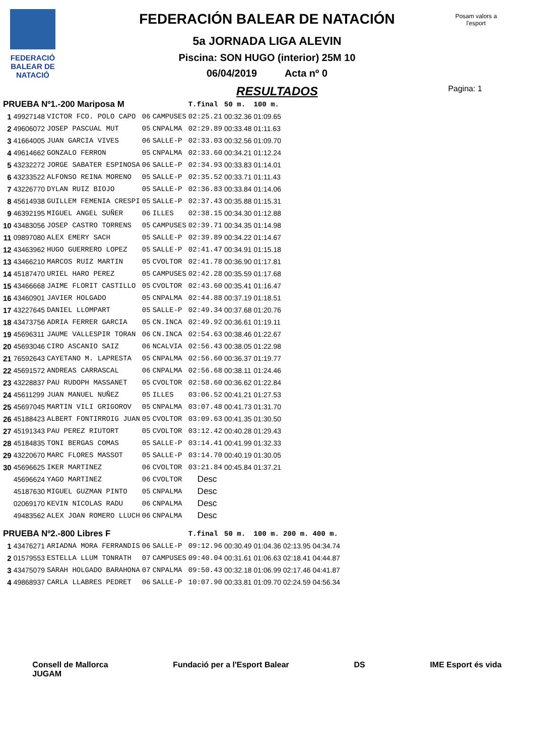FEDERACIÓ
BALEAR DE
NATACIÓ
Posam valors a l'esport
FEDERACIÓN BALEAR DE NATACIÓN
5a JORNADA LIGA ALEVIN
Piscina: SON HUGO (interior) 25M 10
06/04/2019 Acta nº 0
RESULTADOS Pagina: 1
| PRUEBA Nº1.-200 Mariposa M | | | | | T.final | 50 m. | 100 m. | | |
| --- | --- | --- | --- | --- | --- | --- | --- | --- | --- |
| 1 | 49927148 | VICTOR FCO. POLO CAPO | 06 | CAMPUSES | 02:25.21 | 00:32.36 | 01:09.65 | | |
| 2 | 49606072 | JOSEP PASCUAL MUT | 05 | CNPALMA | 02:29.89 | 00:33.48 | 01:11.63 | | |
| 3 | 41664005 | JUAN GARCIA VIVES | 06 | SALLE-P | 02:33.03 | 00:32.56 | 01:09.70 | | |
| 4 | 49614662 | GONZALO FERRON | 05 | CNPALMA | 02:33.60 | 00:34.21 | 01:12.24 | | |
| 5 | 43232272 | JORGE SABATER ESPINOSA | 06 | SALLE-P | 02:34.93 | 00:33.83 | 01:14.01 | | |
| 6 | 43233522 | ALFONSO REINA MORENO | 05 | SALLE-P | 02:35.52 | 00:33.71 | 01:11.43 | | |
| 7 | 43226770 | DYLAN RUIZ BIOJO | 05 | SALLE-P | 02:36.83 | 00:33.84 | 01:14.06 | | |
| 8 | 45614938 | GUILLEM FEMENIA CRESPI | 05 | SALLE-P | 02:37.43 | 00:35.88 | 01:15.31 | | |
| 9 | 46392195 | MIGUEL ANGEL SUÑER | 06 | ILLES | 02:38.15 | 00:34.30 | 01:12.88 | | |
| 10 | 43483056 | JOSEP CASTRO TORRENS | 05 | CAMPUSES | 02:39.71 | 00:34.35 | 01:14.98 | | |
| 11 | 09897080 | ALEX EMERY SACH | 05 | SALLE-P | 02:39.89 | 00:34.22 | 01:14.67 | | |
| 12 | 43463962 | HUGO GUERRERO LOPEZ | 05 | SALLE-P | 02:41.47 | 00:34.91 | 01:15.18 | | |
| 13 | 43466210 | MARCOS RUIZ MARTIN | 05 | CVOLTOR | 02:41.78 | 00:36.90 | 01:17.81 | | |
| 14 | 45187470 | URIEL HARO PEREZ | 05 | CAMPUSES | 02:42.28 | 00:35.59 | 01:17.68 | | |
| 15 | 43466668 | JAIME FLORIT CASTILLO | 05 | CVOLTOR | 02:43.60 | 00:35.41 | 01:16.47 | | |
| 16 | 43460901 | JAVIER HOLGADO | 05 | CNPALMA | 02:44.88 | 00:37.19 | 01:18.51 | | |
| 17 | 43227645 | DANIEL LLOMPART | 05 | SALLE-P | 02:49.34 | 00:37.68 | 01:20.76 | | |
| 18 | 43473756 | ADRIA FERRER GARCIA | 05 | CN.INCA | 02:49.92 | 00:36.61 | 01:19.11 | | |
| 19 | 45696311 | JAUME VALLESPIR TORAN | 06 | CN.INCA | 02:54.63 | 00:38.46 | 01:22.67 | | |
| 20 | 45693046 | CIRO ASCANIO SAIZ | 06 | NCALVIA | 02:56.43 | 00:38.05 | 01:22.98 | | |
| 21 | 76592643 | CAYETANO M. LAPRESTA | 05 | CNPALMA | 02:56.60 | 00:36.37 | 01:19.77 | | |
| 22 | 45691572 | ANDREAS CARRASCAL | 06 | CNPALMA | 02:56.68 | 00:38.11 | 01:24.46 | | |
| 23 | 43228837 | PAU RUDOPH MASSANET | 05 | CVOLTOR | 02:58.60 | 00:36.62 | 01:22.84 | | |
| 24 | 45611299 | JUAN MANUEL NUÑEZ | 05 | ILLES | 03:06.52 | 00:41.21 | 01:27.53 | | |
| 25 | 45697045 | MARTIN VILI GRIGOROV | 05 | CNPALMA | 03:07.48 | 00:41.73 | 01:31.70 | | |
| 26 | 45188423 | ALBERT FONTIRROIG JUAN | 05 | CVOLTOR | 03:09.63 | 00:41.35 | 01:30.50 | | |
| 27 | 45191343 | PAU PEREZ RIUTORT | 05 | CVOLTOR | 03:12.42 | 00:40.28 | 01:29.43 | | |
| 28 | 45184835 | TONI BERGAS COMAS | 05 | SALLE-P | 03:14.41 | 00:41.99 | 01:32.33 | | |
| 29 | 43220670 | MARC FLORES MASSOT | 05 | SALLE-P | 03:14.70 | 00:40.19 | 01:30.05 | | |
| 30 | 45696625 | IKER MARTINEZ | 06 | CVOLTOR | 03:21.84 | 00:45.84 | 01:37.21 | | |
| | 45696624 | YAGO MARTINEZ | 06 | CVOLTOR | Desc | | | | |
| | 45187630 | MIGUEL GUZMAN PINTO | 05 | CNPALMA | Desc | | | | |
| | 02069170 | KEVIN NICOLAS RADU | 06 | CNPALMA | Desc | | | | |
| | 49483562 | ALEX JOAN ROMERO LLUCH | 06 | CNPALMA | Desc | | | | |
| PRUEBA Nº2.-800 Libres F | | | | | T.final | 50 m. | 100 m. | 200 m. | 400 m. |
| 1 | 43476271 | ARIADNA MORA FERRANDIS | 06 | SALLE-P | 09:12.96 | 00:30.49 | 01:04.36 | 02:13.95 | 04:34.74 |
| 2 | 01579553 | ESTELLA LLUM TONRATH | 07 | CAMPUSES | 09:40.04 | 00:31.61 | 01:06.63 | 02:18.41 | 04:44.87 |
| 3 | 43475079 | SARAH HOLGADO BARAHONA | 07 | CNPALMA | 09:50.43 | 00:32.18 | 01:06.99 | 02:17.46 | 04:41.87 |
| 4 | 49868937 | CARLA LLABRES PEDRET | 06 | SALLE-P | 10:07.90 | 00:33.81 | 01:09.70 | 02:24.59 | 04:56.34 |
Consell de Mallorca
JUGAM Fundació per a l'Esport Balear DS IME Esport és vida